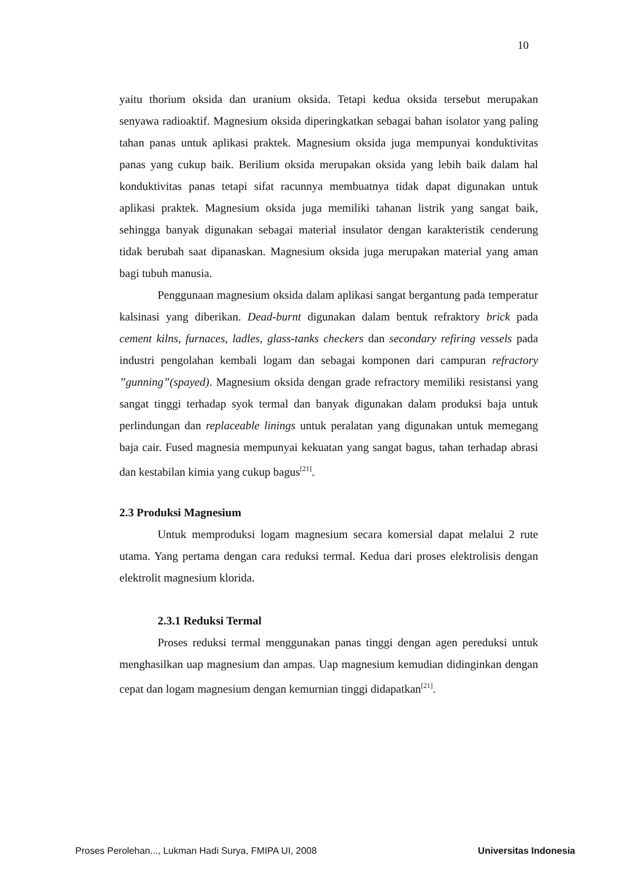10
yaitu thorium oksida dan uranium oksida. Tetapi kedua oksida tersebut merupakan senyawa radioaktif. Magnesium oksida diperingkatkan sebagai bahan isolator yang paling tahan panas untuk aplikasi praktek. Magnesium oksida juga mempunyai konduktivitas panas yang cukup baik. Berilium oksida merupakan oksida yang lebih baik dalam hal konduktivitas panas tetapi sifat racunnya membuatnya tidak dapat digunakan untuk aplikasi praktek. Magnesium oksida juga memiliki tahanan listrik yang sangat baik, sehingga banyak digunakan sebagai material insulator dengan karakteristik cenderung tidak berubah saat dipanaskan. Magnesium oksida juga merupakan material yang aman bagi tubuh manusia.
Penggunaan magnesium oksida dalam aplikasi sangat bergantung pada temperatur kalsinasi yang diberikan. Dead-burnt digunakan dalam bentuk refraktory brick pada cement kilns, furnaces, ladles, glass-tanks checkers dan secondary refiring vessels pada industri pengolahan kembali logam dan sebagai komponen dari campuran refractory ”gunning”(spayed). Magnesium oksida dengan grade refractory memiliki resistansi yang sangat tinggi terhadap syok termal dan banyak digunakan dalam produksi baja untuk perlindungan dan replaceable linings untuk peralatan yang digunakan untuk memegang baja cair. Fused magnesia mempunyai kekuatan yang sangat bagus, tahan terhadap abrasi dan kestabilan kimia yang cukup bagus<sup>[21]</sup>.
2.3 Produksi Magnesium
Untuk memproduksi logam magnesium secara komersial dapat melalui 2 rute utama. Yang pertama dengan cara reduksi termal. Kedua dari proses elektrolisis dengan elektrolit magnesium klorida.
2.3.1 Reduksi Termal
Proses reduksi termal menggunakan panas tinggi dengan agen pereduksi untuk menghasilkan uap magnesium dan ampas. Uap magnesium kemudian didinginkan dengan cepat dan logam magnesium dengan kemurnian tinggi didapatkan<sup>[21]</sup>.
Proses Perolehan..., Lukman Hadi Surya, FMIPA UI, 2008 Universitas Indonesia